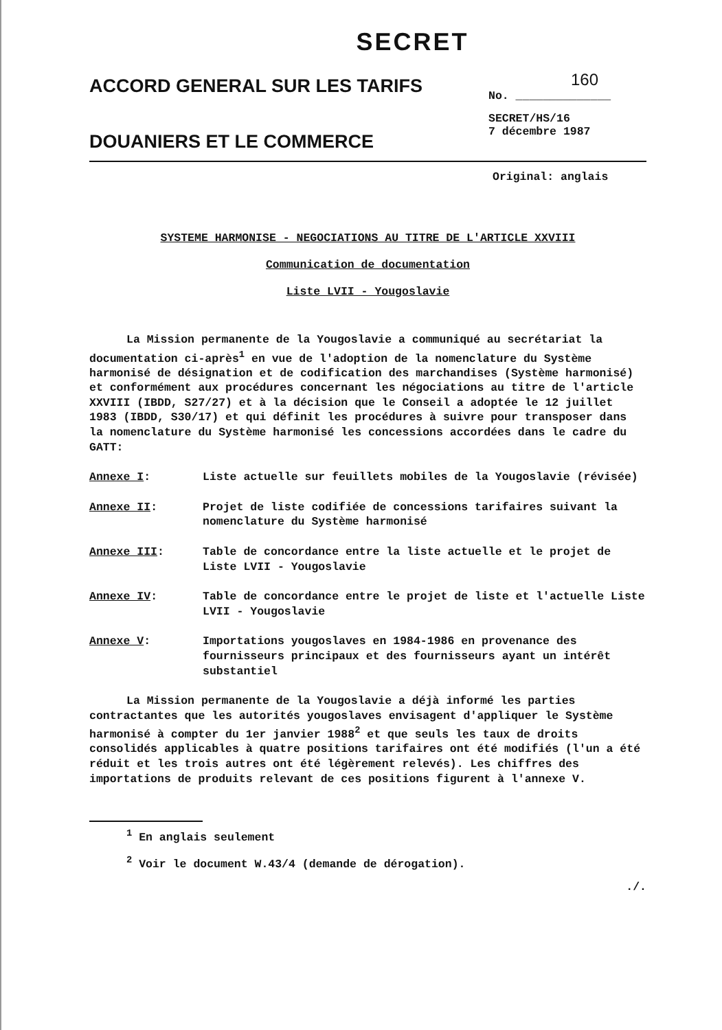SECRET
ACCORD GENERAL SUR LES TARIFS
DOUANIERS ET LE COMMERCE
160
No. ______________
SECRET/HS/16
7 décembre 1987
Original: anglais
SYSTEME HARMONISE - NEGOCIATIONS AU TITRE DE L'ARTICLE XXVIII
Communication de documentation
Liste LVII - Yougoslavie
La Mission permanente de la Yougoslavie a communiqué au secrétariat la documentation ci-après<sup>1</sup> en vue de l'adoption de la nomenclature du Système harmonisé de désignation et de codification des marchandises (Système harmonisé) et conformément aux procédures concernant les négociations au titre de l'article XXVIII (IBDD, S27/27) et à la décision que le Conseil a adoptée le 12 juillet 1983 (IBDD, S30/17) et qui définit les procédures à suivre pour transposer dans la nomenclature du Système harmonisé les concessions accordées dans le cadre du GATT:
Annexe I: Liste actuelle sur feuillets mobiles de la Yougoslavie (révisée)
Annexe II: Projet de liste codifiée de concessions tarifaires suivant la nomenclature du Système harmonisé
Annexe III: Table de concordance entre la liste actuelle et le projet de Liste LVII - Yougoslavie
Annexe IV: Table de concordance entre le projet de liste et l'actuelle Liste LVII - Yougoslavie
Annexe V: Importations yougoslaves en 1984-1986 en provenance des fournisseurs principaux et des fournisseurs ayant un intérêt substantiel
La Mission permanente de la Yougoslavie a déjà informé les parties contractantes que les autorités yougoslaves envisagent d'appliquer le Système harmonisé à compter du 1er janvier 1988<sup>2</sup> et que seuls les taux de droits consolidés applicables à quatre positions tarifaires ont été modifiés (l'un a été réduit et les trois autres ont été légèrement relevés). Les chiffres des importations de produits relevant de ces positions figurent à l'annexe V.
<sup>1</sup> En anglais seulement
<sup>2</sup> Voir le document W.43/4 (demande de dérogation).
./.